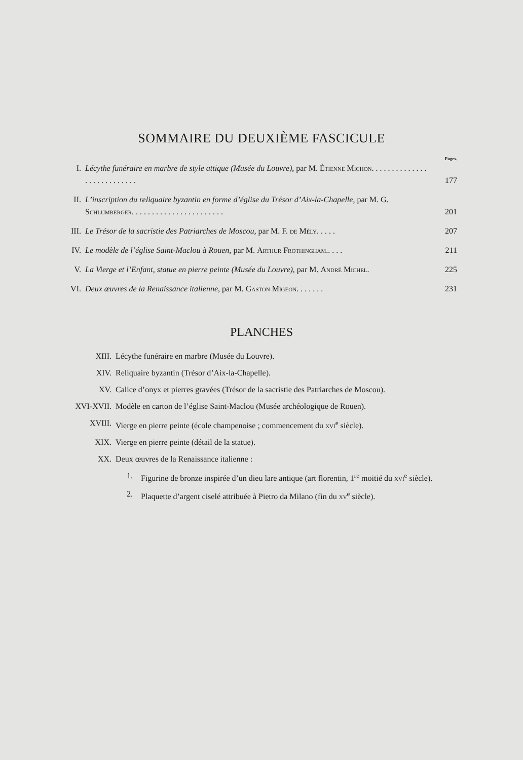SOMMAIRE DU DEUXIÈME FASCICULE
Pages.
I. Lécythe funéraire en marbre de style attique (Musée du Louvre), par M. Étienne Michon. . . . . . . . . . . . . . . . . . . . . . . . . . . 177
II. L’inscription du reliquaire byzantin en forme d’église du Trésor d’Aix-la-Chapelle, par M. G. Schlumberger. . . . . . . . . . . . . . . . . . . . . . . 201
III. Le Trésor de la sacristie des Patriarches de Moscou, par M. F. de Mély. . . . . 207
IV. Le modèle de l’église Saint-Maclou à Rouen, par M. Arthur Frothingham.. . . . 211
V. La Vierge et l’Enfant, statue en pierre peinte (Musée du Louvre), par M. André Michel. 225
VI. Deux œuvres de la Renaissance italienne, par M. Gaston Migeon. . . . . . . 231
PLANCHES
XIII. Lécythe funéraire en marbre (Musée du Louvre).
XIV. Reliquaire byzantin (Trésor d’Aix-la-Chapelle).
XV. Calice d’onyx et pierres gravées (Trésor de la sacristie des Patriarches de Moscou).
XVI-XVII. Modèle en carton de l’église Saint-Maclou (Musée archéologique de Rouen).
XVIII. Vierge en pierre peinte (école champenoise ; commencement du xvi<sup>e</sup> siècle).
XIX. Vierge en pierre peinte (détail de la statue).
XX. Deux œuvres de la Renaissance italienne :
1. Figurine de bronze inspirée d’un dieu lare antique (art florentin, 1<sup>re</sup> moitié du xvi<sup>e</sup> siècle).
2. Plaquette d’argent ciselé attribuée à Pietro da Milano (fin du xv<sup>e</sup> siècle).